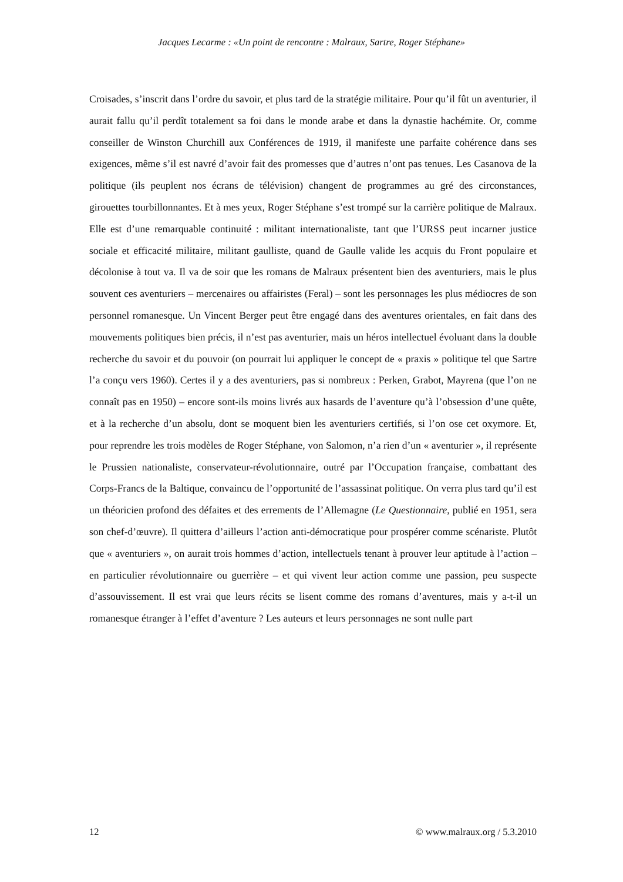Jacques Lecarme : «Un point de rencontre : Malraux, Sartre, Roger Stéphane»
Croisades, s’inscrit dans l’ordre du savoir, et plus tard de la stratégie militaire. Pour qu’il fût un aventurier, il aurait fallu qu’il perdît totalement sa foi dans le monde arabe et dans la dynastie hachémite. Or, comme conseiller de Winston Churchill aux Conférences de 1919, il manifeste une parfaite cohérence dans ses exigences, même s’il est navré d’avoir fait des promesses que d’autres n’ont pas tenues. Les Casanova de la politique (ils peuplent nos écrans de télévision) changent de programmes au gré des circonstances, girouettes tourbillonnantes. Et à mes yeux, Roger Stéphane s’est trompé sur la carrière politique de Malraux. Elle est d’une remarquable continuité : militant internationaliste, tant que l’URSS peut incarner justice sociale et efficacité militaire, militant gaulliste, quand de Gaulle valide les acquis du Front populaire et décolonise à tout va. Il va de soir que les romans de Malraux présentent bien des aventuriers, mais le plus souvent ces aventuriers – mercenaires ou affairistes (Feral) – sont les personnages les plus médiocres de son personnel romanesque. Un Vincent Berger peut être engagé dans des aventures orientales, en fait dans des mouvements politiques bien précis, il n’est pas aventurier, mais un héros intellectuel évoluant dans la double recherche du savoir et du pouvoir (on pourrait lui appliquer le concept de « praxis » politique tel que Sartre l’a conçu vers 1960). Certes il y a des aventuriers, pas si nombreux : Perken, Grabot, Mayrena (que l’on ne connaît pas en 1950) – encore sont-ils moins livrés aux hasards de l’aventure qu’à l’obsession d’une quête, et à la recherche d’un absolu, dont se moquent bien les aventuriers certifiés, si l’on ose cet oxymore. Et, pour reprendre les trois modèles de Roger Stéphane, von Salomon, n’a rien d’un « aventurier », il représente le Prussien nationaliste, conservateur-révolutionnaire, outré par l’Occupation française, combattant des Corps-Francs de la Baltique, convaincu de l’opportunité de l’assassinat politique. On verra plus tard qu’il est un théoricien profond des défaites et des errements de l’Allemagne (Le Questionnaire, publié en 1951, sera son chef-d’œuvre). Il quittera d’ailleurs l’action anti-démocratique pour prospérer comme scénariste. Plutôt que « aventuriers », on aurait trois hommes d’action, intellectuels tenant à prouver leur aptitude à l’action – en particulier révolutionnaire ou guerrière – et qui vivent leur action comme une passion, peu suspecte d’assouvissement. Il est vrai que leurs récits se lisent comme des romans d’aventures, mais y a-t-il un romanesque étranger à l’effet d’aventure ? Les auteurs et leurs personnages ne sont nulle part
12 © www.malraux.org / 5.3.2010